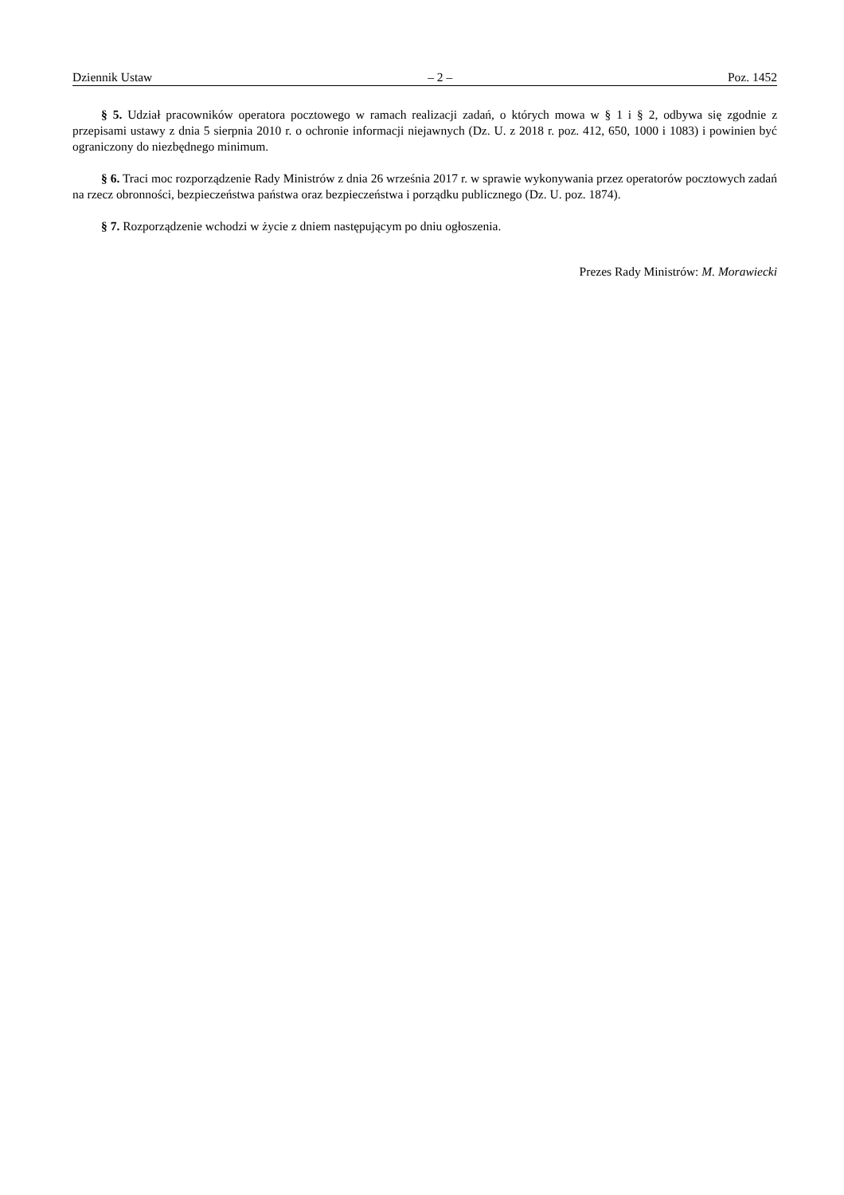Dziennik Ustaw – 2 – Poz. 1452
§ 5. Udział pracowników operatora pocztowego w ramach realizacji zadań, o których mowa w § 1 i § 2, odbywa się zgodnie z przepisami ustawy z dnia 5 sierpnia 2010 r. o ochronie informacji niejawnych (Dz. U. z 2018 r. poz. 412, 650, 1000 i 1083) i powinien być ograniczony do niezbędnego minimum.
§ 6. Traci moc rozporządzenie Rady Ministrów z dnia 26 września 2017 r. w sprawie wykonywania przez operatorów pocztowych zadań na rzecz obronności, bezpieczeństwa państwa oraz bezpieczeństwa i porządku publicznego (Dz. U. poz. 1874).
§ 7. Rozporządzenie wchodzi w życie z dniem następującym po dniu ogłoszenia.
Prezes Rady Ministrów: M. Morawiecki